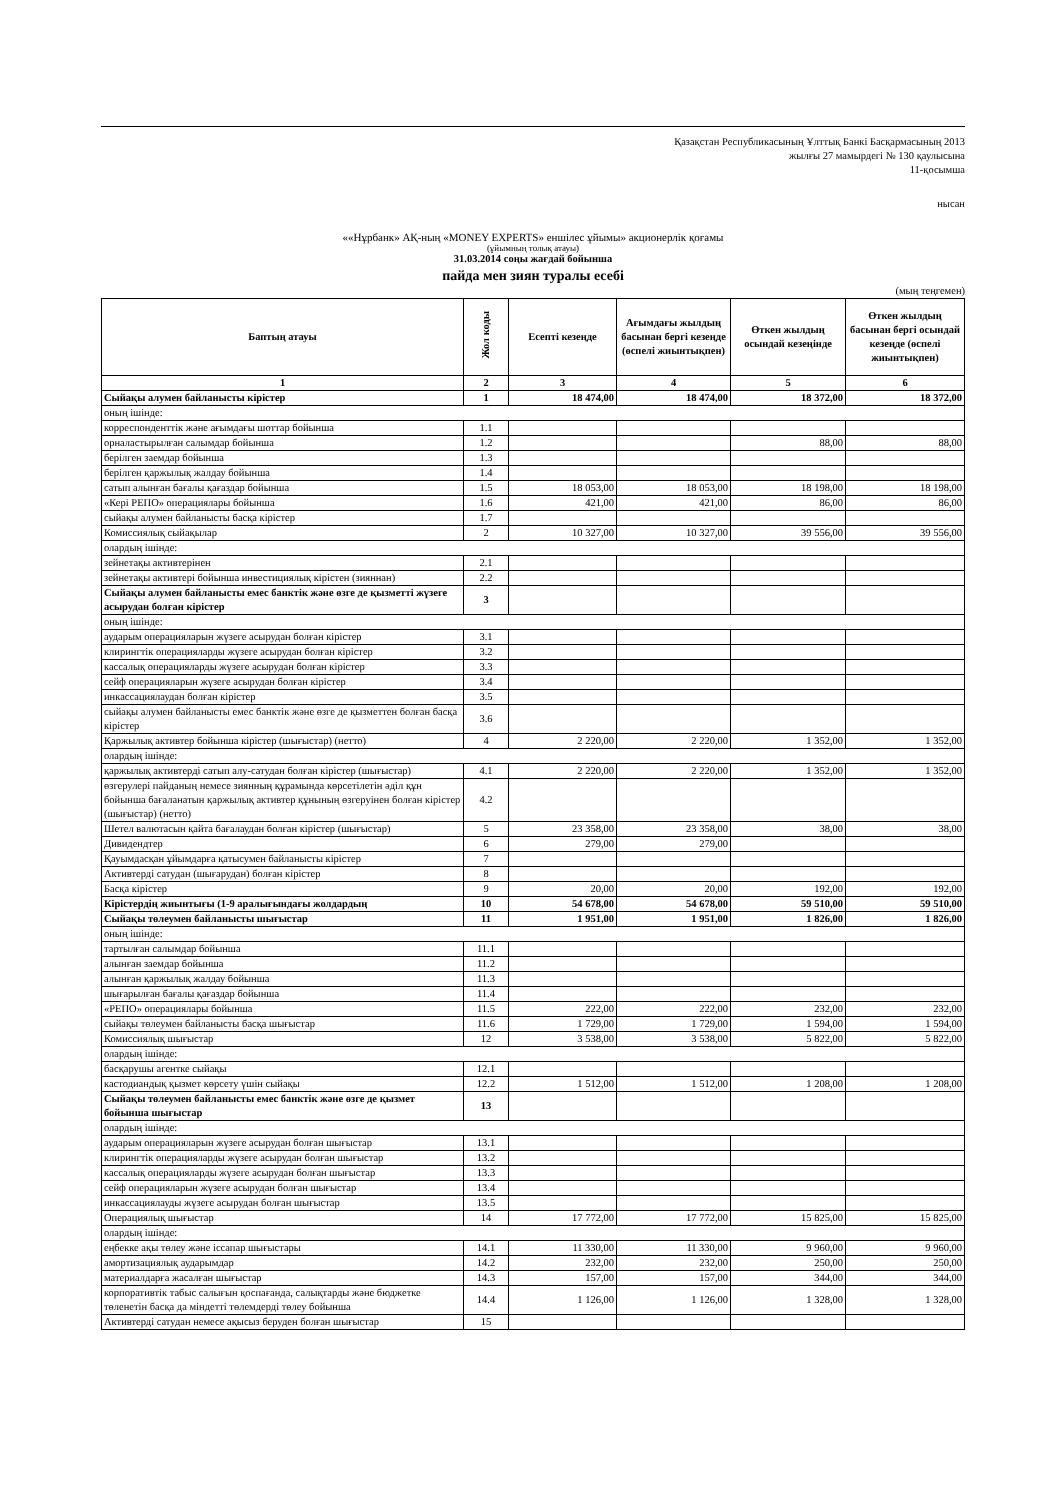Қазақстан Республикасының Ұлттық Банкі Басқармасының 2013
жылғы 27 мамырдегі № 130 қаулысына
11-қосымша
нысан
««Нұрбанк» АҚ-ның «MONEY EXPERTS» еншілес ұйымы» акционерлік қоғамы
(ұйымның толық атауы)
31.03.2014 соңы жағдай бойынша
пайда мен зиян туралы есебі
(мың теңгемен)
| Баптың атауы | Жол коды | Есепті кезеңде | Ағымдағы жылдың басынан бергі кезеңде (өспелі жиынтықпен) | Өткен жылдың осындай кезеңінде | Өткен жылдың басынан бергі осындай кезеңде (өспелі жиынтықпен) |
| --- | --- | --- | --- | --- | --- |
| 1 | 2 | 3 | 4 | 5 | 6 |
| Сыйақы алумен байланысты кірістер | 1 | 18 474,00 | 18 474,00 | 18 372,00 | 18 372,00 |
| оның ішінде: | | | | | |
| корреспонденттік және ағымдағы шоттар бойынша | 1.1 | | | | |
| орналастырылған салымдар бойынша | 1.2 | | | 88,00 | 88,00 |
| берілген заемдар бойынша | 1.3 | | | | |
| берілген қаржылық жалдау бойынша | 1.4 | | | | |
| сатып алынған бағалы қағаздар бойынша | 1.5 | 18 053,00 | 18 053,00 | 18 198,00 | 18 198,00 |
| «Кері РЕПО» операциялары бойынша | 1.6 | 421,00 | 421,00 | 86,00 | 86,00 |
| сыйақы алумен байланысты басқа кірістер | 1.7 | | | | |
| Комиссиялық сыйақылар | 2 | 10 327,00 | 10 327,00 | 39 556,00 | 39 556,00 |
| олардың ішінде: | | | | | |
| зейнетақы активтерінен | 2.1 | | | | |
| зейнетақы активтері бойынша инвестициялық кірістен (зияннан) | 2.2 | | | | |
| Сыйақы алумен байланысты емес банктік және өзге де қызметті жүзеге асырудан болған кірістер | 3 | | | | |
| оның ішінде: | | | | | |
| аударым операцияларын жүзеге асырудан болған кірістер | 3.1 | | | | |
| клирингтік операцияларды жүзеге асырудан болған кірістер | 3.2 | | | | |
| кассалық операцияларды жүзеге асырудан болған кірістер | 3.3 | | | | |
| сейф операцияларын жүзеге асырудан болған кірістер | 3.4 | | | | |
| инкассациялаудан болған кірістер | 3.5 | | | | |
| сыйақы алумен байланысты емес банктік және өзге де қызметтен болған басқа кірістер | 3.6 | | | | |
| Қаржылық активтер бойынша кірістер (шығыстар) (нетто) | 4 | 2 220,00 | 2 220,00 | 1 352,00 | 1 352,00 |
| олардың ішінде: | | | | | |
| қаржылық активтерді сатып алу-сатудан болған кірістер (шығыстар) | 4.1 | 2 220,00 | 2 220,00 | 1 352,00 | 1 352,00 |
| өзгерулері пайданың немесе зиянның құрамында көрсетілетін әділ құн бойынша бағаланатын қаржылық активтер құнының өзгеруінен болған кірістер (шығыстар) (нетто) | 4.2 | | | | |
| Шетел валютасын қайта бағалаудан болған кірістер (шығыстар) | 5 | 23 358,00 | 23 358,00 | 38,00 | 38,00 |
| Дивидендтер | 6 | 279,00 | 279,00 | | |
| Қауымдасқан ұйымдарға қатысумен байланысты кірістер | 7 | | | | |
| Активтерді сатудан (шығарудан) болған кірістер | 8 | | | | |
| Басқа кірістер | 9 | 20,00 | 20,00 | 192,00 | 192,00 |
| Кірістердің жиынтығы (1-9 аралығындағы жолдардың | 10 | 54 678,00 | 54 678,00 | 59 510,00 | 59 510,00 |
| Сыйақы төлеумен байланысты шығыстар | 11 | 1 951,00 | 1 951,00 | 1 826,00 | 1 826,00 |
| оның ішінде: | | | | | |
| тартылған салымдар бойынша | 11.1 | | | | |
| алынған заемдар бойынша | 11.2 | | | | |
| алынған қаржылық жалдау бойынша | 11.3 | | | | |
| шығарылған бағалы қағаздар бойынша | 11.4 | | | | |
| «РЕПО» операциялары бойынша | 11.5 | 222,00 | 222,00 | 232,00 | 232,00 |
| сыйақы төлеумен байланысты басқа шығыстар | 11.6 | 1 729,00 | 1 729,00 | 1 594,00 | 1 594,00 |
| Комиссиялық шығыстар | 12 | 3 538,00 | 3 538,00 | 5 822,00 | 5 822,00 |
| олардың ішінде: | | | | | |
| басқарушы агентке сыйақы | 12.1 | | | | |
| кастодиандық қызмет көрсету үшін сыйақы | 12.2 | 1 512,00 | 1 512,00 | 1 208,00 | 1 208,00 |
| Сыйақы төлеумен байланысты емес банктік және өзге де қызмет бойынша шығыстар | 13 | | | | |
| олардың ішінде: | | | | | |
| аударым операцияларын жүзеге асырудан болған шығыстар | 13.1 | | | | |
| клирингтік операцияларды жүзеге асырудан болған шығыстар | 13.2 | | | | |
| кассалық операцияларды жүзеге асырудан болған шығыстар | 13.3 | | | | |
| сейф операцияларын жүзеге асырудан болған шығыстар | 13.4 | | | | |
| инкассациялауды жүзеге асырудан болған шығыстар | 13.5 | | | | |
| Операциялық шығыстар | 14 | 17 772,00 | 17 772,00 | 15 825,00 | 15 825,00 |
| олардың ішінде: | | | | | |
| еңбекке ақы төлеу және іссапар шығыстары | 14.1 | 11 330,00 | 11 330,00 | 9 960,00 | 9 960,00 |
| амортизациялық аударымдар | 14.2 | 232,00 | 232,00 | 250,00 | 250,00 |
| материалдарға жасалған шығыстар | 14.3 | 157,00 | 157,00 | 344,00 | 344,00 |
| корпоративтік табыс салығын қоспағанда, салықтарды және бюджетке төленетін басқа да міндетті төлемдерді төлеу бойынша | 14.4 | 1 126,00 | 1 126,00 | 1 328,00 | 1 328,00 |
| Активтерді сатудан немесе ақысыз беруден болған шығыстар | 15 | | | | |